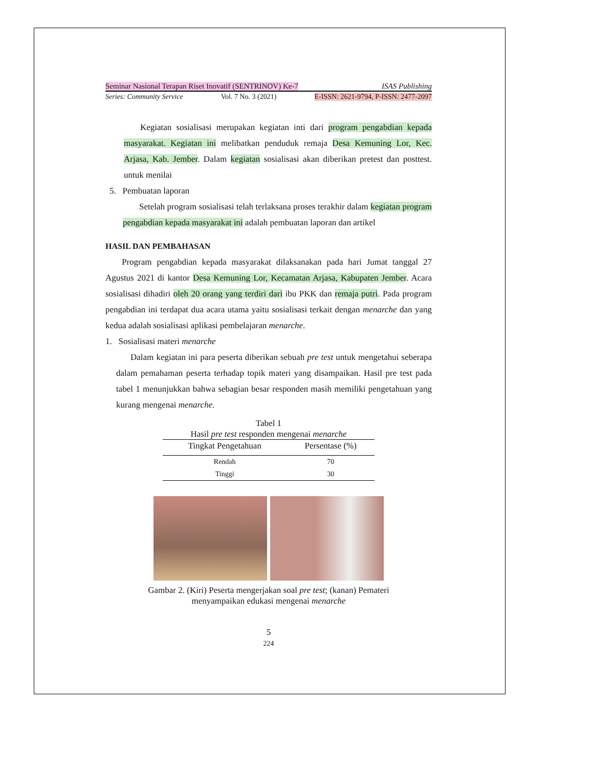Seminar Nasional Terapan Riset Inovatif (SENTRINOV) Ke-7 ISAS Publishing
Series: Community Service Vol. 7 No. 3 (2021) E-ISSN: 2621-9794, P-ISSN: 2477-2097
Kegiatan sosialisasi merupakan kegiatan inti dari program pengabdian kepada masyarakat. Kegiatan ini melibatkan penduduk remaja Desa Kemuning Lor, Kec. Arjasa, Kab. Jember. Dalam kegiatan sosialisasi akan diberikan pretest dan posttest. untuk menilai
5. Pembuatan laporan
Setelah program sosialisasi telah terlaksana proses terakhir dalam kegiatan program pengabdian kepada masyarakat ini adalah pembuatan laporan dan artikel
HASIL DAN PEMBAHASAN
Program pengabdian kepada masyarakat dilaksanakan pada hari Jumat tanggal 27 Agustus 2021 di kantor Desa Kemuning Lor, Kecamatan Arjasa, Kabupaten Jember. Acara sosialisasi dihadiri oleh 20 orang yang terdiri dari ibu PKK dan remaja putri. Pada program pengabdian ini terdapat dua acara utama yaitu sosialisasi terkait dengan menarche dan yang kedua adalah sosialisasi aplikasi pembelajaran menarche.
1. Sosialisasi materi menarche
Dalam kegiatan ini para peserta diberikan sebuah pre test untuk mengetahui seberapa dalam pemahaman peserta terhadap topik materi yang disampaikan. Hasil pre test pada tabel 1 menunjukkan bahwa sebagian besar responden masih memiliki pengetahuan yang kurang mengenai menarche.
Tabel 1
Hasil pre test responden mengenai menarche
| Tingkat Pengetahuan | Persentase (%) |
| --- | --- |
| Rendah | 70 |
| Tinggi | 30 |
Gambar 2. (Kiri) Peserta mengerjakan soal pre test; (kanan) Pemateri
menyampaikan edukasi mengenai menarche
5
224